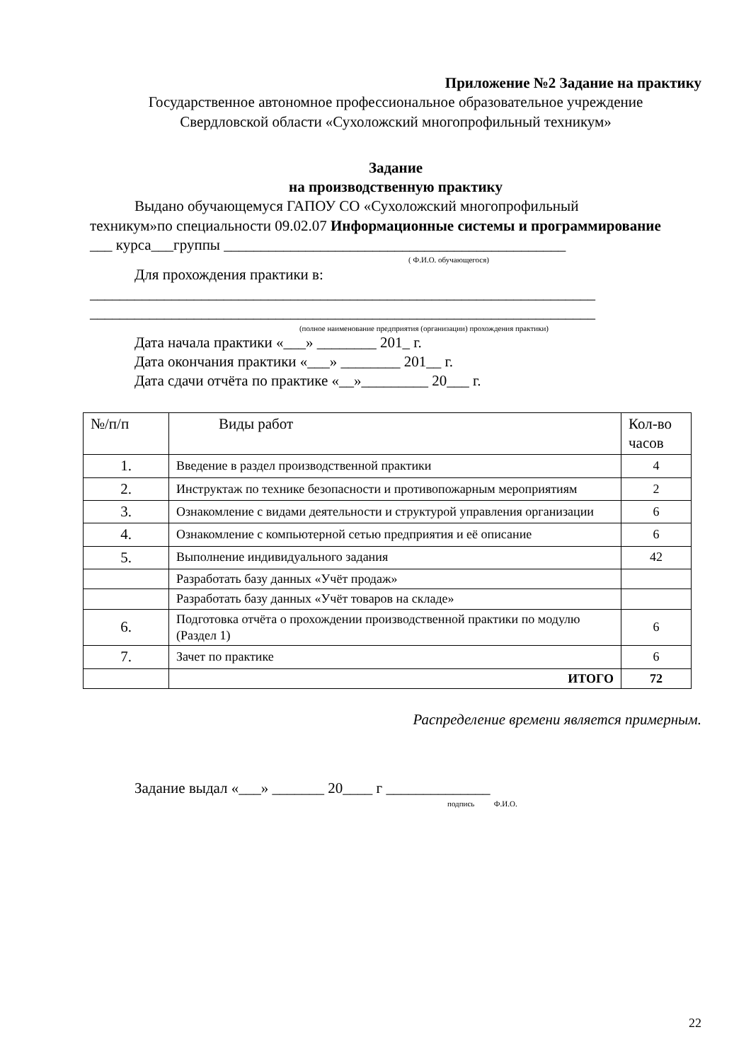Приложение №2 Задание на практику
Государственное автономное профессиональное образовательное учреждение
Свердловской области «Сухоложский многопрофильный техникум»
Задание
на производственную практику
Выдано обучающемуся ГАПОУ СО «Сухоложский многопрофильный
техникум»по специальности 09.02.07 Информационные системы и программирование
___ курса___группы ______________________________________________
( Ф.И.О. обучающегося)
Для прохождения практики в:
____________________________________________________________________
____________________________________________________________________
(полное наименование предприятия (организации) прохождения практики)
Дата начала практики «___» ________ 201_ г.
Дата окончания практики «___» ________ 201__ г.
Дата сдачи отчёта по практике «__»_________ 20___ г.
| №/п/п | Виды работ | Кол-во часов |
| 1. | Введение в раздел производственной практики | 4 |
| 2. | Инструктаж по технике безопасности и противопожарным мероприятиям | 2 |
| 3. | Ознакомление с видами деятельности и структурой управления организации | 6 |
| 4. | Ознакомление с компьютерной сетью предприятия и её описание | 6 |
| 5. | Выполнение индивидуального задания | 42 |
| | Разработать базу данных «Учёт продаж» | |
| | Разработать базу данных «Учёт товаров на складе» | |
| 6. | Подготовка отчёта о прохождении производственной практики по модулю (Раздел 1) | 6 |
| 7. | Зачет по практике | 6 |
| | ИТОГО | 72 |
Распределение времени является примерным.
Задание выдал «___» _______ 20____ г ______________
подпись Ф.И.О.
22